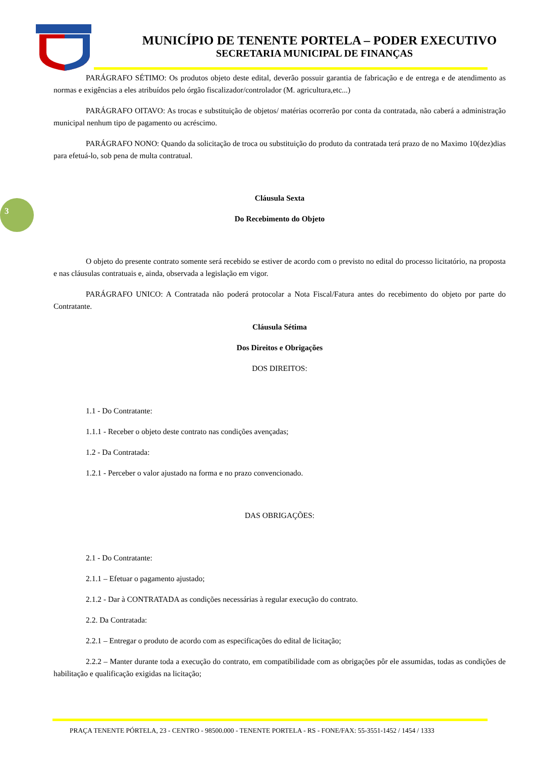MUNICÍPIO DE TENENTE PORTELA – PODER EXECUTIVO
SECRETARIA MUNICIPAL DE FINANÇAS
3
PARÁGRAFO SÉTIMO: Os produtos objeto deste edital, deverão possuir garantia de fabricação e de entrega e de atendimento as normas e exigências a eles atribuídos pelo órgão fiscalizador/controlador (M. agricultura,etc...)
PARÁGRAFO OITAVO: As trocas e substituição de objetos/ matérias ocorrerão por conta da contratada, não caberá a administração municipal nenhum tipo de pagamento ou acréscimo.
PARÁGRAFO NONO: Quando da solicitação de troca ou substituição do produto da contratada terá prazo de no Maximo 10(dez)dias para efetuá-lo, sob pena de multa contratual.
Cláusula Sexta
Do Recebimento do Objeto
O objeto do presente contrato somente será recebido se estiver de acordo com o previsto no edital do processo licitatório, na proposta e nas cláusulas contratuais e, ainda, observada a legislação em vigor.
PARÁGRAFO UNICO: A Contratada não poderá protocolar a Nota Fiscal/Fatura antes do recebimento do objeto por parte do Contratante.
Cláusula Sétima
Dos Direitos e Obrigações
DOS DIREITOS:
1.1 - Do Contratante:
1.1.1 - Receber o objeto deste contrato nas condições avençadas;
1.2 - Da Contratada:
1.2.1 - Perceber o valor ajustado na forma e no prazo convencionado.
DAS OBRIGAÇÕES:
2.1 - Do Contratante:
2.1.1 – Efetuar o pagamento ajustado;
2.1.2 - Dar à CONTRATADA as condições necessárias à regular execução do contrato.
2.2. Da Contratada:
2.2.1 – Entregar o produto de acordo com as especificações do edital de licitação;
2.2.2 – Manter durante toda a execução do contrato, em compatibilidade com as obrigações pôr ele assumidas, todas as condições de habilitação e qualificação exigidas na licitação;
PRAÇA TENENTE PÓRTELA, 23 - CENTRO - 98500.000 - TENENTE PORTELA - RS - FONE/FAX: 55-3551-1452 / 1454 / 1333